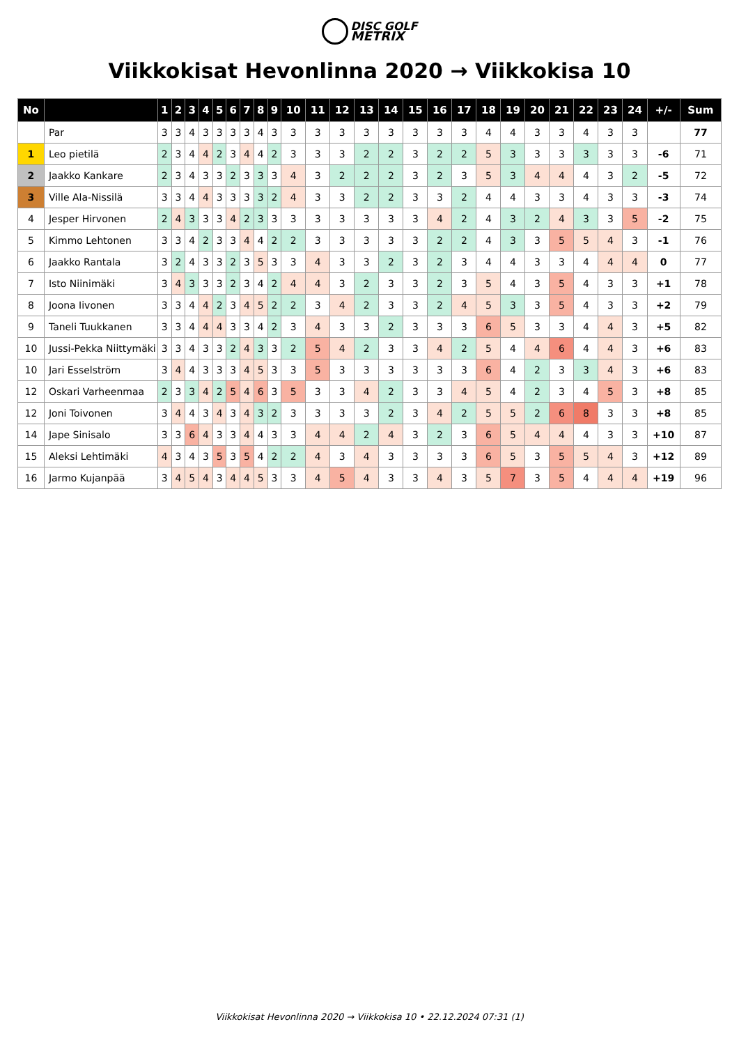DISC GOLF
METRIX
Viikkokisat Hevonlinna 2020 → Viikkokisa 10
| No | | 1 | 2 | 3 | 4 | 5 | 6 | 7 | 8 | 9 | 10 | 11 | 12 | 13 | 14 | 15 | 16 | 17 | 18 | 19 | 20 | 21 | 22 | 23 | 24 | +/- | Sum |
| --- | --- | --- | --- | --- | --- | --- | --- | --- | --- | --- | --- | --- | --- | --- | --- | --- | --- | --- | --- | --- | --- | --- | --- | --- | --- | --- | --- |
| | Par | 3 | 3 | 4 | 3 | 3 | 3 | 3 | 4 | 3 | 3 | 3 | 3 | 3 | 3 | 3 | 3 | 3 | 4 | 4 | 3 | 3 | 4 | 3 | 3 | | 77 |
| 1 | Leo pietilä | 2 | 3 | 4 | 4 | 2 | 3 | 4 | 4 | 2 | 3 | 3 | 3 | 2 | 2 | 3 | 2 | 2 | 5 | 3 | 3 | 3 | 3 | 3 | 3 | -6 | 71 |
| 2 | Jaakko Kankare | 2 | 3 | 4 | 3 | 3 | 2 | 3 | 3 | 3 | 4 | 3 | 2 | 2 | 2 | 3 | 2 | 3 | 5 | 3 | 4 | 4 | 4 | 3 | 2 | -5 | 72 |
| 3 | Ville Ala-Nissilä | 3 | 3 | 4 | 4 | 3 | 3 | 3 | 3 | 2 | 4 | 3 | 3 | 2 | 2 | 3 | 3 | 2 | 4 | 4 | 3 | 3 | 4 | 3 | 3 | -3 | 74 |
| 4 | Jesper Hirvonen | 2 | 4 | 3 | 3 | 3 | 4 | 2 | 3 | 3 | 3 | 3 | 3 | 3 | 3 | 3 | 4 | 2 | 4 | 3 | 2 | 4 | 3 | 3 | 5 | -2 | 75 |
| 5 | Kimmo Lehtonen | 3 | 3 | 4 | 2 | 3 | 3 | 4 | 4 | 2 | 2 | 3 | 3 | 3 | 3 | 3 | 2 | 2 | 4 | 3 | 3 | 5 | 5 | 4 | 3 | -1 | 76 |
| 6 | Jaakko Rantala | 3 | 2 | 4 | 3 | 3 | 2 | 3 | 5 | 3 | 3 | 4 | 3 | 3 | 2 | 3 | 2 | 3 | 4 | 4 | 3 | 3 | 4 | 4 | 4 | 0 | 77 |
| 7 | Isto Niinimäki | 3 | 4 | 3 | 3 | 3 | 2 | 3 | 4 | 2 | 4 | 4 | 3 | 2 | 3 | 3 | 2 | 3 | 5 | 4 | 3 | 5 | 4 | 3 | 3 | +1 | 78 |
| 8 | Joona Iivonen | 3 | 3 | 4 | 4 | 2 | 3 | 4 | 5 | 2 | 2 | 3 | 4 | 2 | 3 | 3 | 2 | 4 | 5 | 3 | 3 | 5 | 4 | 3 | 3 | +2 | 79 |
| 9 | Taneli Tuukkanen | 3 | 3 | 4 | 4 | 4 | 3 | 3 | 4 | 2 | 3 | 4 | 3 | 3 | 2 | 3 | 3 | 3 | 6 | 5 | 3 | 3 | 4 | 4 | 3 | +5 | 82 |
| 10 | Jussi-Pekka Niittymäki | 3 | 3 | 4 | 3 | 3 | 2 | 4 | 3 | 3 | 2 | 5 | 4 | 2 | 3 | 3 | 4 | 2 | 5 | 4 | 4 | 6 | 4 | 4 | 3 | +6 | 83 |
| 10 | Jari Esselström | 3 | 4 | 4 | 3 | 3 | 3 | 4 | 5 | 3 | 3 | 5 | 3 | 3 | 3 | 3 | 3 | 3 | 6 | 4 | 2 | 3 | 3 | 4 | 3 | +6 | 83 |
| 12 | Oskari Varheenmaa | 2 | 3 | 3 | 4 | 2 | 5 | 4 | 6 | 3 | 5 | 3 | 3 | 4 | 2 | 3 | 3 | 4 | 5 | 4 | 2 | 3 | 4 | 5 | 3 | +8 | 85 |
| 12 | Joni Toivonen | 3 | 4 | 4 | 3 | 4 | 3 | 4 | 3 | 2 | 3 | 3 | 3 | 3 | 2 | 3 | 4 | 2 | 5 | 5 | 2 | 6 | 8 | 3 | 3 | +8 | 85 |
| 14 | Jape Sinisalo | 3 | 3 | 6 | 4 | 3 | 3 | 4 | 4 | 3 | 3 | 4 | 4 | 2 | 4 | 3 | 2 | 3 | 6 | 5 | 4 | 4 | 4 | 3 | 3 | +10 | 87 |
| 15 | Aleksi Lehtimäki | 4 | 3 | 4 | 3 | 5 | 3 | 5 | 4 | 2 | 2 | 4 | 3 | 4 | 3 | 3 | 3 | 3 | 6 | 5 | 3 | 5 | 5 | 4 | 3 | +12 | 89 |
| 16 | Jarmo Kujanpää | 3 | 4 | 5 | 4 | 3 | 4 | 4 | 5 | 3 | 3 | 4 | 5 | 4 | 3 | 3 | 4 | 3 | 5 | 7 | 3 | 5 | 4 | 4 | 4 | +19 | 96 |
Viikkokisat Hevonlinna 2020 → Viikkokisa 10 • 22.12.2024 07:31 (1)